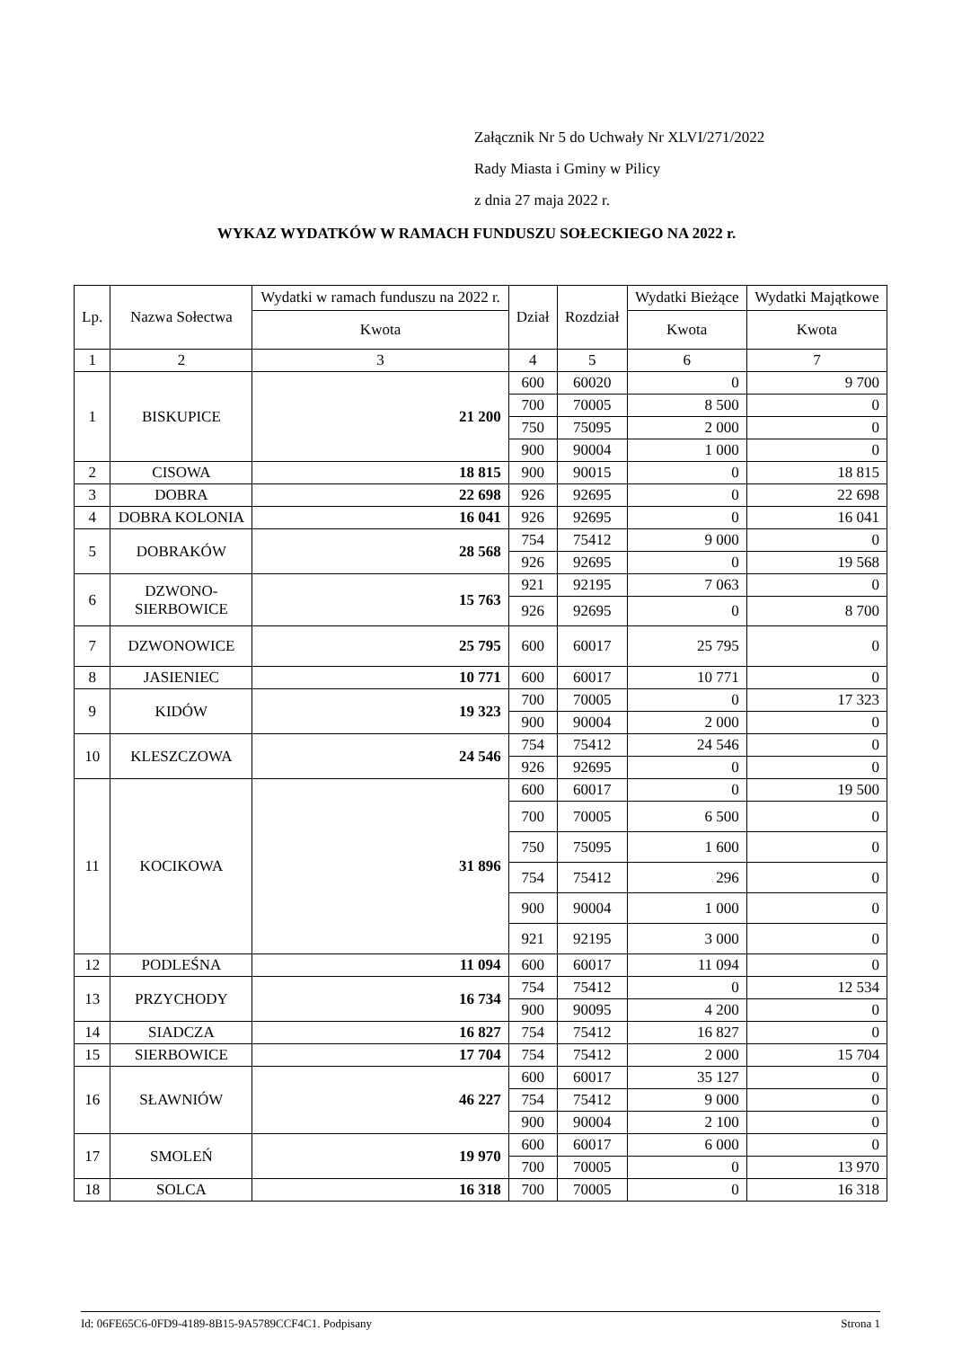Załącznik Nr 5 do Uchwały Nr XLVI/271/2022
Rady Miasta i Gminy w Pilicy
z dnia 27 maja 2022 r.
WYKAZ WYDATKÓW W RAMACH FUNDUSZU SOŁECKIEGO NA 2022 r.
| Lp. | Nazwa Sołectwa | Wydatki w ramach funduszu na 2022 r. | Dział | Rozdział | Wydatki Bieżące | Wydatki Majątkowe |
| --- | --- | --- | --- | --- | --- | --- |
| | | Kwota | | | Kwota | Kwota |
| 1 | 2 | 3 | 4 | 5 | 6 | 7 |
| 1 | BISKUPICE | 21 200 | 600 | 60020 | 0 | 9 700 |
| | | | 700 | 70005 | 8 500 | 0 |
| | | | 750 | 75095 | 2 000 | 0 |
| | | | 900 | 90004 | 1 000 | 0 |
| 2 | CISOWA | 18 815 | 900 | 90015 | 0 | 18 815 |
| 3 | DOBRA | 22 698 | 926 | 92695 | 0 | 22 698 |
| 4 | DOBRA KOLONIA | 16 041 | 926 | 92695 | 0 | 16 041 |
| 5 | DOBRAKÓW | 28 568 | 754 | 75412 | 9 000 | 0 |
| | | | 926 | 92695 | 0 | 19 568 |
| 6 | DZWONO- SIERBOWICE | 15 763 | 921 | 92195 | 7 063 | 0 |
| | | | 926 | 92695 | 0 | 8 700 |
| 7 | DZWONOWICE | 25 795 | 600 | 60017 | 25 795 | 0 |
| 8 | JASIENIEC | 10 771 | 600 | 60017 | 10 771 | 0 |
| 9 | KIDÓW | 19 323 | 700 | 70005 | 0 | 17 323 |
| | | | 900 | 90004 | 2 000 | 0 |
| 10 | KLESZCZOWA | 24 546 | 754 | 75412 | 24 546 | 0 |
| | | | 926 | 92695 | 0 | 0 |
| 11 | KOCIKOWA | 31 896 | 600 | 60017 | 0 | 19 500 |
| | | | 700 | 70005 | 6 500 | 0 |
| | | | 750 | 75095 | 1 600 | 0 |
| | | | 754 | 75412 | 296 | 0 |
| | | | 900 | 90004 | 1 000 | 0 |
| | | | 921 | 92195 | 3 000 | 0 |
| 12 | PODLEŚNA | 11 094 | 600 | 60017 | 11 094 | 0 |
| 13 | PRZYCHODY | 16 734 | 754 | 75412 | 0 | 12 534 |
| | | | 900 | 90095 | 4 200 | 0 |
| 14 | SIADCZA | 16 827 | 754 | 75412 | 16 827 | 0 |
| 15 | SIERBOWICE | 17 704 | 754 | 75412 | 2 000 | 15 704 |
| 16 | SŁAWNIÓW | 46 227 | 600 | 60017 | 35 127 | 0 |
| | | | 754 | 75412 | 9 000 | 0 |
| | | | 900 | 90004 | 2 100 | 0 |
| 17 | SMOLEŃ | 19 970 | 600 | 60017 | 6 000 | 0 |
| | | | 700 | 70005 | 0 | 13 970 |
| 18 | SOLCA | 16 318 | 700 | 70005 | 0 | 16 318 |
Id: 06FE65C6-0FD9-4189-8B15-9A5789CCF4C1. Podpisany Strona 1